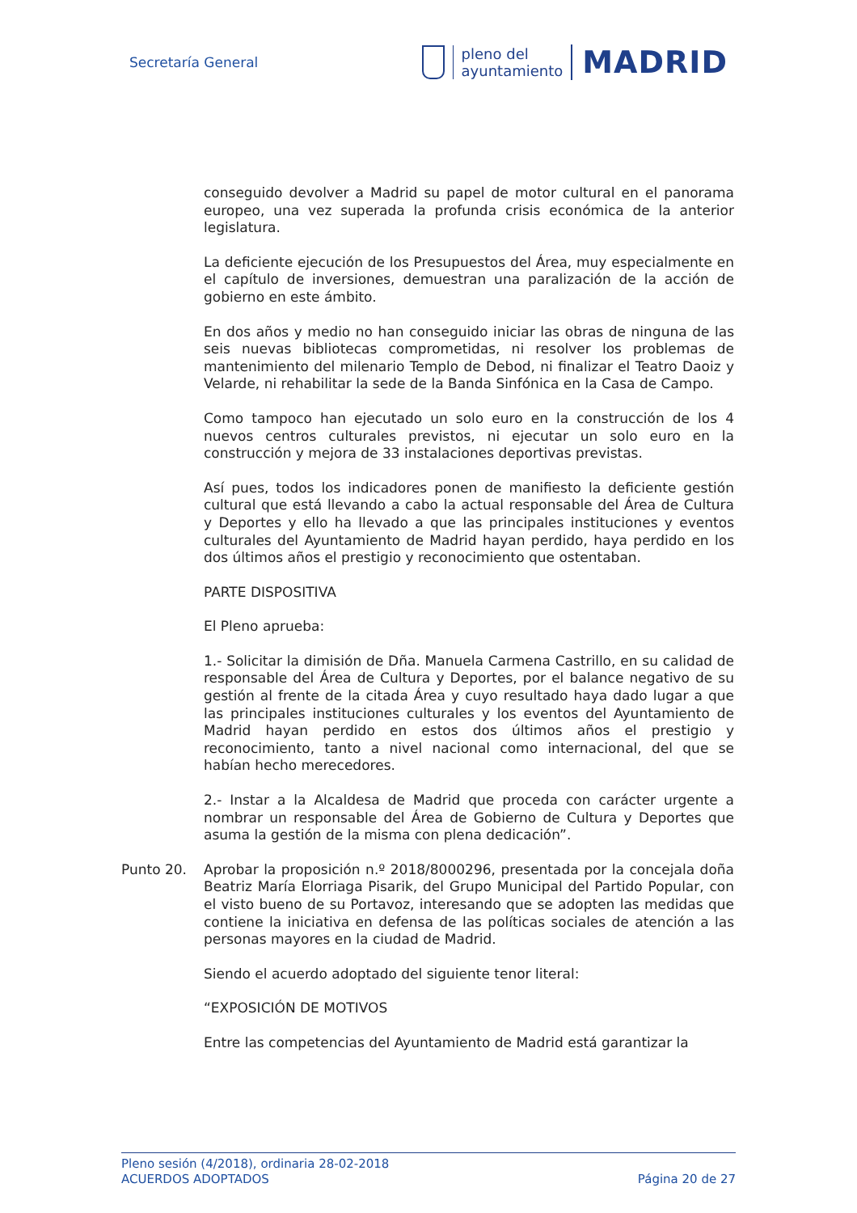Secretaría General
pleno del
ayuntamiento
MADRID
conseguido devolver a Madrid su papel de motor cultural en el panorama europeo, una vez superada la profunda crisis económica de la anterior legislatura.
La deficiente ejecución de los Presupuestos del Área, muy especialmente en el capítulo de inversiones, demuestran una paralización de la acción de gobierno en este ámbito.
En dos años y medio no han conseguido iniciar las obras de ninguna de las seis nuevas bibliotecas comprometidas, ni resolver los problemas de mantenimiento del milenario Templo de Debod, ni finalizar el Teatro Daoiz y Velarde, ni rehabilitar la sede de la Banda Sinfónica en la Casa de Campo.
Como tampoco han ejecutado un solo euro en la construcción de los 4 nuevos centros culturales previstos, ni ejecutar un solo euro en la construcción y mejora de 33 instalaciones deportivas previstas.
Así pues, todos los indicadores ponen de manifiesto la deficiente gestión cultural que está llevando a cabo la actual responsable del Área de Cultura y Deportes y ello ha llevado a que las principales instituciones y eventos culturales del Ayuntamiento de Madrid hayan perdido, haya perdido en los dos últimos años el prestigio y reconocimiento que ostentaban.
PARTE DISPOSITIVA
El Pleno aprueba:
1.- Solicitar la dimisión de Dña. Manuela Carmena Castrillo, en su calidad de responsable del Área de Cultura y Deportes, por el balance negativo de su gestión al frente de la citada Área y cuyo resultado haya dado lugar a que las principales instituciones culturales y los eventos del Ayuntamiento de Madrid hayan perdido en estos dos últimos años el prestigio y reconocimiento, tanto a nivel nacional como internacional, del que se habían hecho merecedores.
2.- Instar a la Alcaldesa de Madrid que proceda con carácter urgente a nombrar un responsable del Área de Gobierno de Cultura y Deportes que asuma la gestión de la misma con plena dedicación”.
Punto 20. Aprobar la proposición n.º 2018/8000296, presentada por la concejala doña Beatriz María Elorriaga Pisarik, del Grupo Municipal del Partido Popular, con el visto bueno de su Portavoz, interesando que se adopten las medidas que contiene la iniciativa en defensa de las políticas sociales de atención a las personas mayores en la ciudad de Madrid.
Siendo el acuerdo adoptado del siguiente tenor literal:
“EXPOSICIÓN DE MOTIVOS
Entre las competencias del Ayuntamiento de Madrid está garantizar la
Pleno sesión (4/2018), ordinaria 28-02-2018
ACUERDOS ADOPTADOS Página 20 de 27